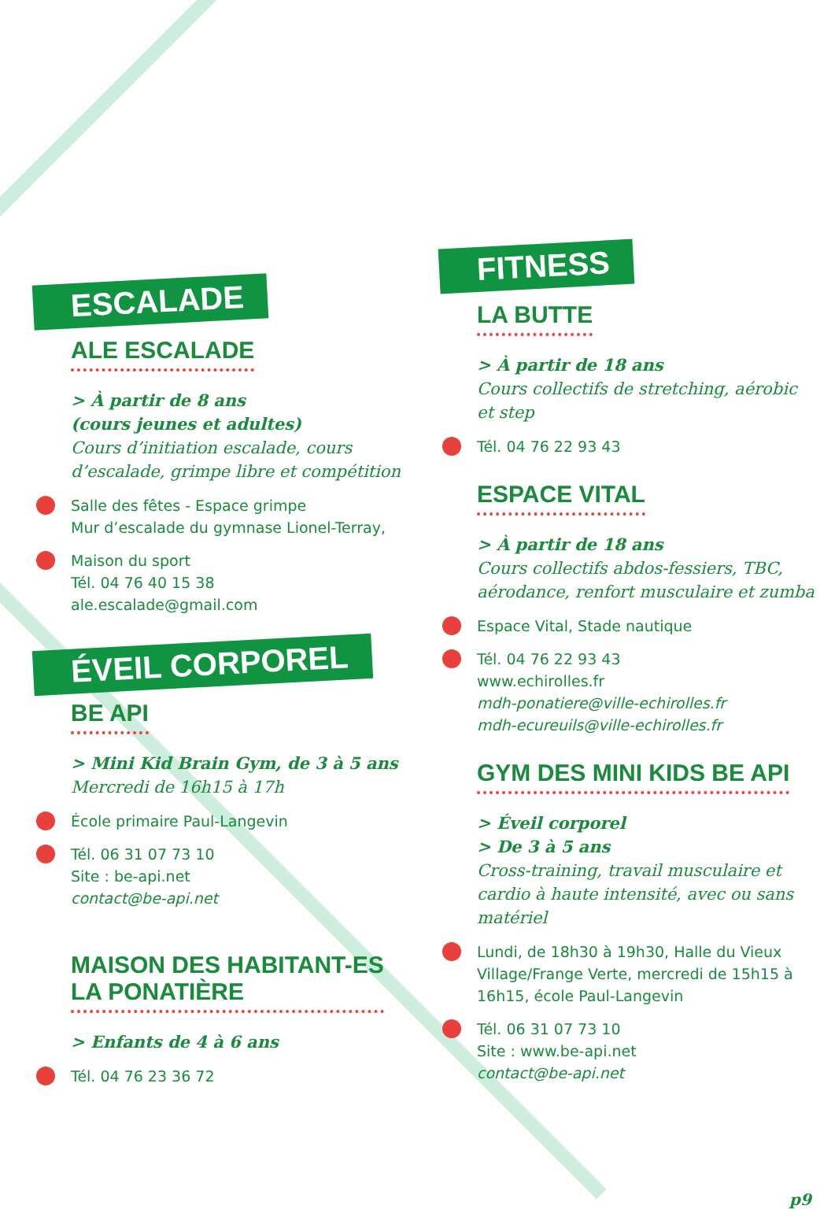ESCALADE
ALE ESCALADE
> À partir de 8 ans
(cours jeunes et adultes)
Cours d’initiation escalade, cours d’escalade, grimpe libre et compétition
Salle des fêtes - Espace grimpe
Mur d’escalade du gymnase Lionel-Terray,
Maison du sport
Tél. 04 76 40 15 38
ale.escalade@gmail.com
ÉVEIL CORPOREL
BE API
> Mini Kid Brain Gym, de 3 à 5 ans
Mercredi de 16h15 à 17h
École primaire Paul-Langevin
Tél. 06 31 07 73 10
Site : be-api.net
contact@be-api.net
MAISON DES HABITANT-ES
LA PONATIÈRE
> Enfants de 4 à 6 ans
Tél. 04 76 23 36 72
FITNESS
LA BUTTE
> À partir de 18 ans
Cours collectifs de stretching, aérobic et step
Tél. 04 76 22 93 43
ESPACE VITAL
> À partir de 18 ans
Cours collectifs abdos-fessiers, TBC, aérodance, renfort musculaire et zumba
Espace Vital, Stade nautique
Tél. 04 76 22 93 43
www.echirolles.fr
mdh-ponatiere@ville-echirolles.fr
mdh-ecureuils@ville-echirolles.fr
GYM DES MINI KIDS BE API
> Éveil corporel
> De 3 à 5 ans
Cross-training, travail musculaire et cardio à haute intensité, avec ou sans matériel
Lundi, de 18h30 à 19h30, Halle du Vieux Village/Frange Verte, mercredi de 15h15 à 16h15, école Paul-Langevin
Tél. 06 31 07 73 10
Site : www.be-api.net
contact@be-api.net
p9